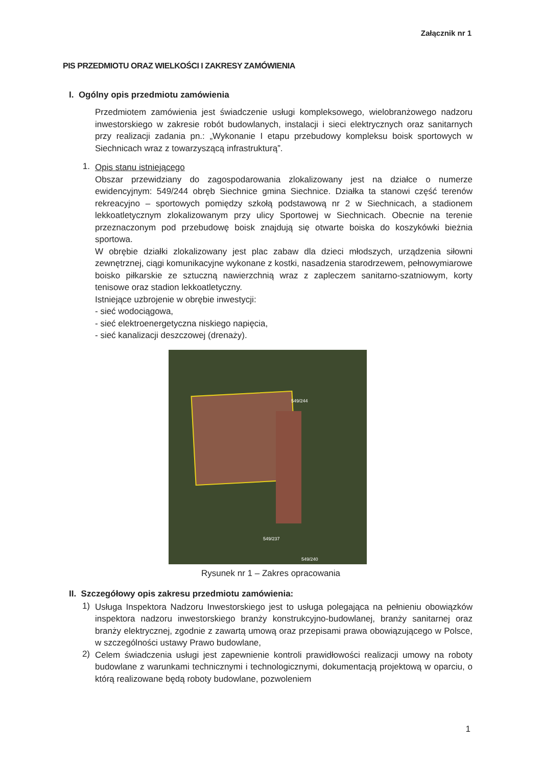Załącznik nr 1
PIS PRZEDMIOTU ORAZ WIELKOŚCI I ZAKRESY ZAMÓWIENIA
I. Ogólny opis przedmiotu zamówienia
Przedmiotem zamówienia jest świadczenie usługi kompleksowego, wielobranżowego nadzoru inwestorskiego w zakresie robót budowlanych, instalacji i sieci elektrycznych oraz sanitarnych przy realizacji zadania pn.: „Wykonanie I etapu przebudowy kompleksu boisk sportowych w Siechnicach wraz z towarzyszącą infrastrukturą”.
1.
Opis stanu istniejącego
Obszar przewidziany do zagospodarowania zlokalizowany jest na działce o numerze ewidencyjnym: 549/244 obręb Siechnice gmina Siechnice. Działka ta stanowi część terenów rekreacyjno – sportowych pomiędzy szkołą podstawową nr 2 w Siechnicach, a stadionem lekkoatletycznym zlokalizowanym przy ulicy Sportowej w Siechnicach. Obecnie na terenie przeznaczonym pod przebudowę boisk znajdują się otwarte boiska do koszykówki bieżnia sportowa.
W obrębie działki zlokalizowany jest plac zabaw dla dzieci młodszych, urządzenia siłowni zewnętrznej, ciągi komunikacyjne wykonane z kostki, nasadzenia starodrzewem, pełnowymiarowe boisko piłkarskie ze sztuczną nawierzchnią wraz z zapleczem sanitarno-szatniowym, korty tenisowe oraz stadion lekkoatletyczny.
Istniejące uzbrojenie w obrębie inwestycji:
- sieć wodociągowa,
- sieć elektroenergetyczna niskiego napięcia,
- sieć kanalizacji deszczowej (drenaży).
549/244
549/237
549/240
Rysunek nr 1 – Zakres opracowania
II. Szczegółowy opis zakresu przedmiotu zamówienia:
1)
Usługa Inspektora Nadzoru Inwestorskiego jest to usługa polegająca na pełnieniu obowiązków inspektora nadzoru inwestorskiego branży konstrukcyjno-budowlanej, branży sanitarnej oraz branży elektrycznej, zgodnie z zawartą umową oraz przepisami prawa obowiązującego w Polsce, w szczególności ustawy Prawo budowlane,
2)
Celem świadczenia usługi jest zapewnienie kontroli prawidłowości realizacji umowy na roboty budowlane z warunkami technicznymi i technologicznymi, dokumentacją projektową w oparciu, o którą realizowane będą roboty budowlane, pozwoleniem
1